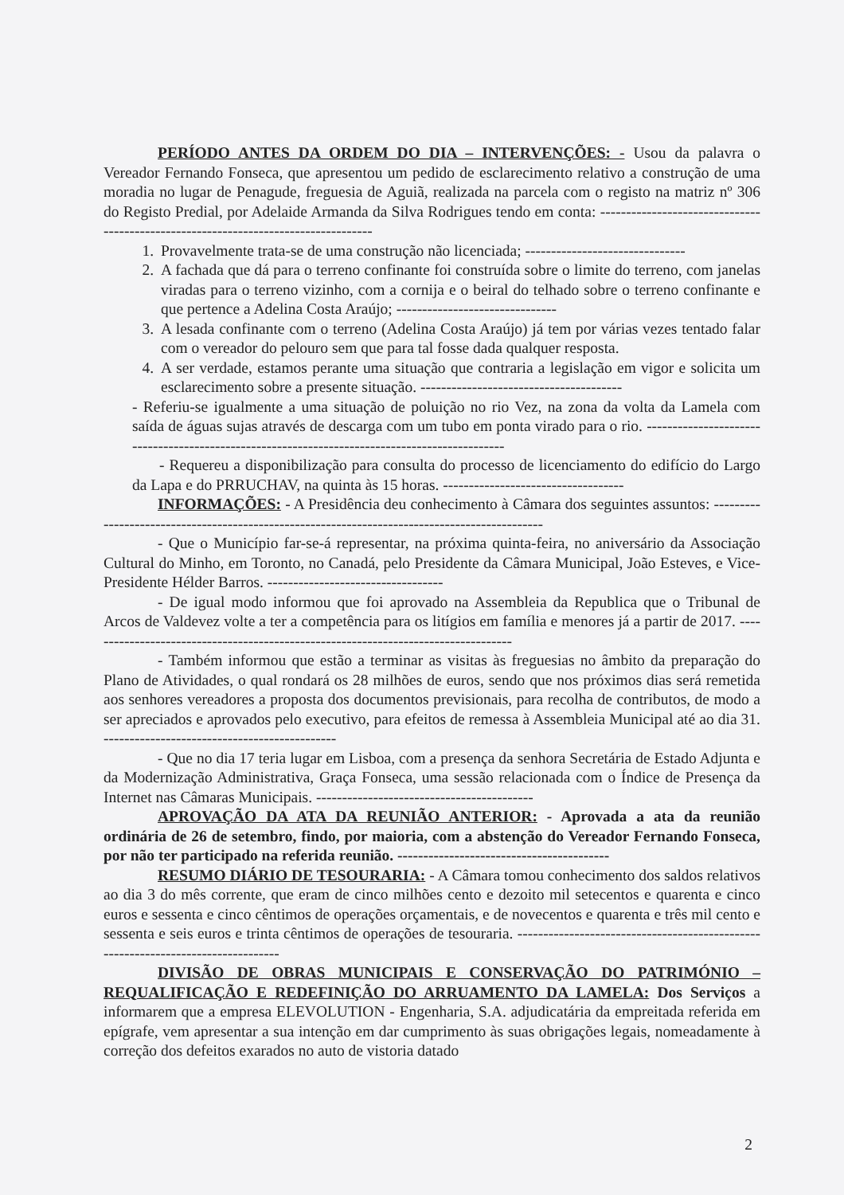PERÍODO ANTES DA ORDEM DO DIA – INTERVENÇÕES: - Usou da palavra o Vereador Fernando Fonseca, que apresentou um pedido de esclarecimento relativo a construção de uma moradia no lugar de Penagude, freguesia de Aguiã, realizada na parcela com o registo na matriz nº 306 do Registo Predial, por Adelaide Armanda da Silva Rodrigues tendo em conta: -----------------------------------------------------------------------------------
1. Provavelmente trata-se de uma construção não licenciada; -------------------------------
2. A fachada que dá para o terreno confinante foi construída sobre o limite do terreno, com janelas viradas para o terreno vizinho, com a cornija e o beiral do telhado sobre o terreno confinante e que pertence a Adelina Costa Araújo; -------------------------------
3. A lesada confinante com o terreno (Adelina Costa Araújo) já tem por várias vezes tentado falar com o vereador do pelouro sem que para tal fosse dada qualquer resposta.
4. A ser verdade, estamos perante uma situação que contraria a legislação em vigor e solicita um esclarecimento sobre a presente situação. ---------------------------------------
- Referiu-se igualmente a uma situação de poluição no rio Vez, na zona da volta da Lamela com saída de águas sujas através de descarga com um tubo em ponta virado para o rio. ----------------------------------------------------------------------------------------------
- Requereu a disponibilização para consulta do processo de licenciamento do edifício do Largo da Lapa e do PRRUCHAV, na quinta às 15 horas. -----------------------------------
INFORMAÇÕES: - A Presidência deu conhecimento à Câmara dos seguintes assuntos: ----------------------------------------------------------------------------------------------
- Que o Município far-se-á representar, na próxima quinta-feira, no aniversário da Associação Cultural do Minho, em Toronto, no Canadá, pelo Presidente da Câmara Municipal, João Esteves, e Vice-Presidente Hélder Barros. ----------------------------------
- De igual modo informou que foi aprovado na Assembleia da Republica que o Tribunal de Arcos de Valdevez volte a ter a competência para os litígios em família e menores já a partir de 2017. -----------------------------------------------------------------------------------
- Também informou que estão a terminar as visitas às freguesias no âmbito da preparação do Plano de Atividades, o qual rondará os 28 milhões de euros, sendo que nos próximos dias será remetida aos senhores vereadores a proposta dos documentos previsionais, para recolha de contributos, de modo a ser apreciados e aprovados pelo executivo, para efeitos de remessa à Assembleia Municipal até ao dia 31. ---------------------------------------------
- Que no dia 17 teria lugar em Lisboa, com a presença da senhora Secretária de Estado Adjunta e da Modernização Administrativa, Graça Fonseca, uma sessão relacionada com o Índice de Presença da Internet nas Câmaras Municipais. ------------------------------------------
APROVAÇÃO DA ATA DA REUNIÃO ANTERIOR: - Aprovada a ata da reunião ordinária de 26 de setembro, findo, por maioria, com a abstenção do Vereador Fernando Fonseca, por não ter participado na referida reunião. -----------------------------------------
RESUMO DIÁRIO DE TESOURARIA: - A Câmara tomou conhecimento dos saldos relativos ao dia 3 do mês corrente, que eram de cinco milhões cento e dezoito mil setecentos e quarenta e cinco euros e sessenta e cinco cêntimos de operações orçamentais, e de novecentos e quarenta e três mil cento e sessenta e seis euros e trinta cêntimos de operações de tesouraria. ---------------------------------------------------------------------------------
DIVISÃO DE OBRAS MUNICIPAIS E CONSERVAÇÃO DO PATRIMÓNIO – REQUALIFICAÇÃO E REDEFINIÇÃO DO ARRUAMENTO DA LAMELA: Dos Serviços a informarem que a empresa ELEVOLUTION - Engenharia, S.A. adjudicatária da empreitada referida em epígrafe, vem apresentar a sua intenção em dar cumprimento às suas obrigações legais, nomeadamente à correção dos defeitos exarados no auto de vistoria datado
2